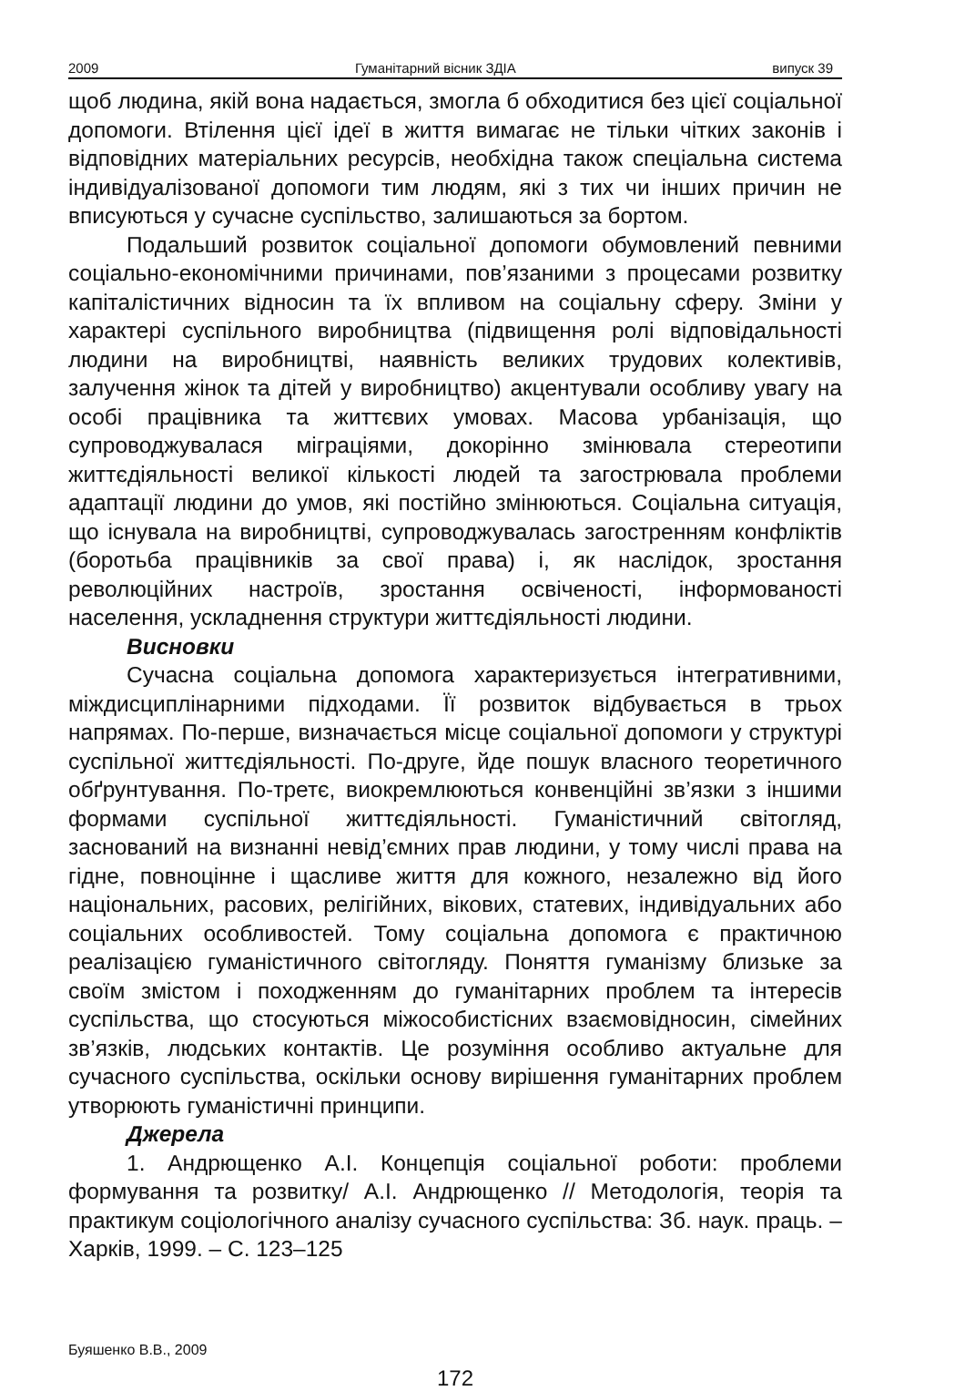2009 Гуманітарний вісник ЗДІА випуск 39
щоб людина, якій вона надається, змогла б обходитися без цієї соціальної допомоги. Втілення цієї ідеї в життя вимагає не тільки чітких законів і відповідних матеріальних ресурсів, необхідна також спеціальна система індивідуалізованої допомоги тим людям, які з тих чи інших причин не вписуються у сучасне суспільство, залишаються за бортом.
Подальший розвиток соціальної допомоги обумовлений певними соціально-економічними причинами, пов’язаними з процесами розвитку капіталістичних відносин та їх впливом на соціальну сферу. Зміни у характері суспільного виробництва (підвищення ролі відповідальності людини на виробництві, наявність великих трудових колективів, залучення жінок та дітей у виробництво) акцентували особливу увагу на особі працівника та життєвих умовах. Масова урбанізація, що супроводжувалася міграціями, докорінно змінювала стереотипи життєдіяльності великої кількості людей та загострювала проблеми адаптації людини до умов, які постійно змінюються. Соціальна ситуація, що існувала на виробництві, супроводжувалась загостренням конфліктів (боротьба працівників за свої права) і, як наслідок, зростання революційних настроїв, зростання освіченості, інформованості населення, ускладнення структури життєдіяльності людини.
Висновки
Сучасна соціальна допомога характеризується інтегративними, міждисциплінарними підходами. Її розвиток відбувається в трьох напрямах. По-перше, визначається місце соціальної допомоги у структурі суспільної життєдіяльності. По-друге, йде пошук власного теоретичного обґрунтування. По-третє, виокремлюються конвенційні зв’язки з іншими формами суспільної життєдіяльності. Гуманістичний світогляд, заснований на визнанні невід’ємних прав людини, у тому числі права на гідне, повноцінне і щасливе життя для кожного, незалежно від його національних, расових, релігійних, вікових, статевих, індивідуальних або соціальних особливостей. Тому соціальна допомога є практичною реалізацією гуманістичного світогляду. Поняття гуманізму близьке за своїм змістом і походженням до гуманітарних проблем та інтересів суспільства, що стосуються міжособистісних взаємовідносин, сімейних зв’язків, людських контактів. Це розуміння особливо актуальне для сучасного суспільства, оскільки основу вирішення гуманітарних проблем утворюють гуманістичні принципи.
Джерела
1. Андрющенко А.І. Концепція соціальної роботи: проблеми формування та розвитку/ А.І. Андрющенко // Методологія, теорія та практикум соціологічного аналізу сучасного суспільства: Зб. наук. праць. – Харків, 1999. – С. 123–125
Буяшенко В.В., 2009
172